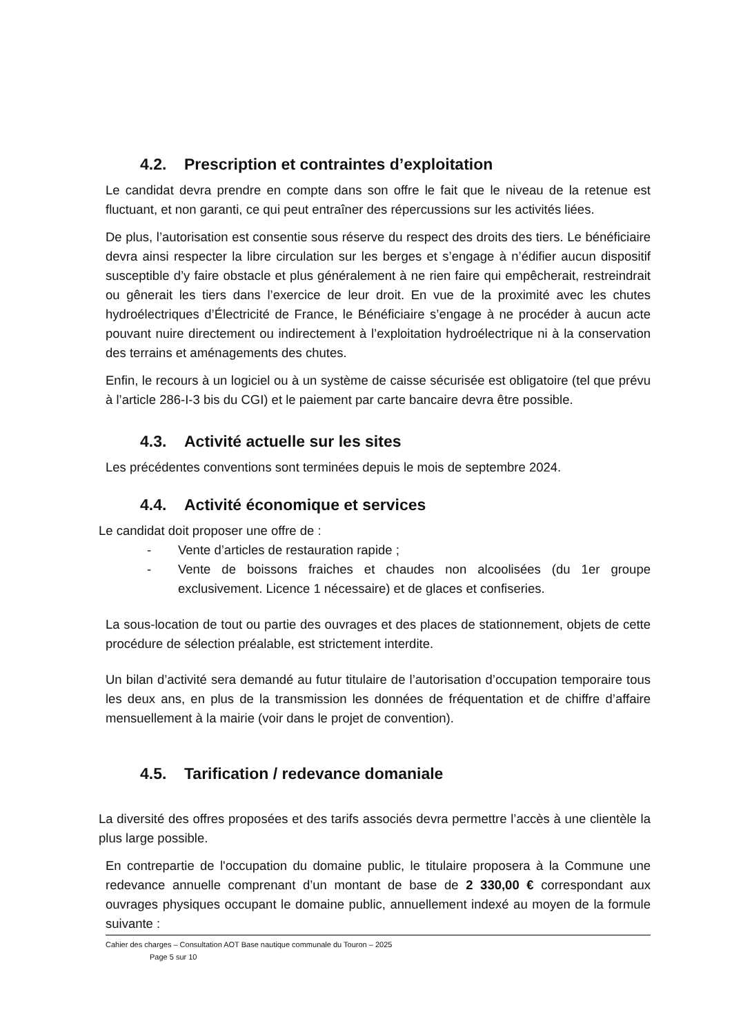4.2. Prescription et contraintes d’exploitation
Le candidat devra prendre en compte dans son offre le fait que le niveau de la retenue est fluctuant, et non garanti, ce qui peut entraîner des répercussions sur les activités liées.
De plus, l’autorisation est consentie sous réserve du respect des droits des tiers. Le bénéficiaire devra ainsi respecter la libre circulation sur les berges et s’engage à n’édifier aucun dispositif susceptible d’y faire obstacle et plus généralement à ne rien faire qui empêcherait, restreindrait ou gênerait les tiers dans l’exercice de leur droit. En vue de la proximité avec les chutes hydroélectriques d’Électricité de France, le Bénéficiaire s’engage à ne procéder à aucun acte pouvant nuire directement ou indirectement à l’exploitation hydroélectrique ni à la conservation des terrains et aménagements des chutes.
Enfin, le recours à un logiciel ou à un système de caisse sécurisée est obligatoire (tel que prévu à l’article 286-I-3 bis du CGI) et le paiement par carte bancaire devra être possible.
4.3. Activité actuelle sur les sites
Les précédentes conventions sont terminées depuis le mois de septembre 2024.
4.4. Activité économique et services
Le candidat doit proposer une offre de :
- Vente d’articles de restauration rapide ;
- Vente de boissons fraiches et chaudes non alcoolisées (du 1er groupe exclusivement. Licence 1 nécessaire) et de glaces et confiseries.
La sous-location de tout ou partie des ouvrages et des places de stationnement, objets de cette procédure de sélection préalable, est strictement interdite.
Un bilan d’activité sera demandé au futur titulaire de l’autorisation d’occupation temporaire tous les deux ans, en plus de la transmission les données de fréquentation et de chiffre d’affaire mensuellement à la mairie (voir dans le projet de convention).
4.5. Tarification / redevance domaniale
La diversité des offres proposées et des tarifs associés devra permettre l’accès à une clientèle la plus large possible.
En contrepartie de l'occupation du domaine public, le titulaire proposera à la Commune une redevance annuelle comprenant d’un montant de base de 2 330,00 € correspondant aux ouvrages physiques occupant le domaine public, annuellement indexé au moyen de la formule suivante :
Cahier des charges – Consultation AOT Base nautique communale du Touron – 2025
Page 5 sur 10